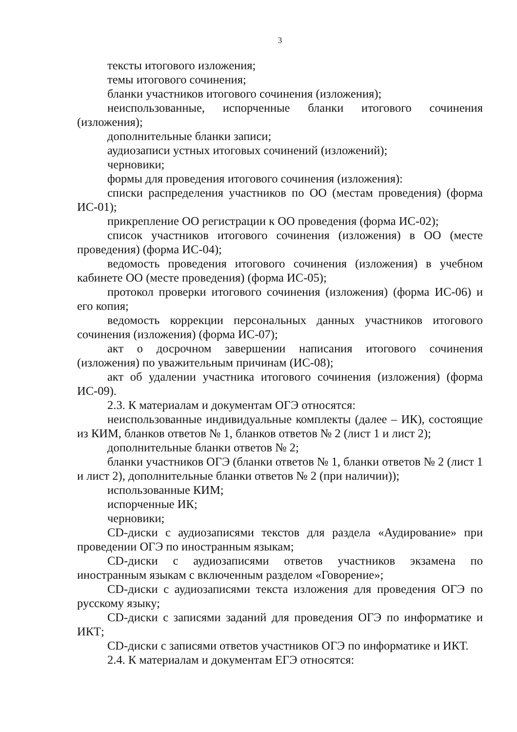3
тексты итогового изложения;
темы итогового сочинения;
бланки участников итогового сочинения (изложения);
неиспользованные, испорченные бланки итогового сочинения (изложения);
дополнительные бланки записи;
аудиозаписи устных итоговых сочинений (изложений);
черновики;
формы для проведения итогового сочинения (изложения):
списки распределения участников по ОО (местам проведения) (форма ИС-01);
прикрепление ОО регистрации к ОО проведения (форма ИС-02);
список участников итогового сочинения (изложения) в ОО (месте проведения) (форма ИС-04);
ведомость проведения итогового сочинения (изложения) в учебном кабинете ОО (месте проведения) (форма ИС-05);
протокол проверки итогового сочинения (изложения) (форма ИС-06) и его копия;
ведомость коррекции персональных данных участников итогового сочинения (изложения) (форма ИС-07);
акт о досрочном завершении написания итогового сочинения (изложения) по уважительным причинам (ИС-08);
акт об удалении участника итогового сочинения (изложения) (форма ИС-09).
2.3. К материалам и документам ОГЭ относятся:
неиспользованные индивидуальные комплекты (далее – ИК), состоящие из КИМ, бланков ответов № 1, бланков ответов № 2 (лист 1 и лист 2);
дополнительные бланки ответов № 2;
бланки участников ОГЭ (бланки ответов № 1, бланки ответов № 2 (лист 1 и лист 2), дополнительные бланки ответов № 2 (при наличии));
использованные КИМ;
испорченные ИК;
черновики;
CD-диски с аудиозаписями текстов для раздела «Аудирование» при проведении ОГЭ по иностранным языкам;
CD-диски с аудиозаписями ответов участников экзамена по иностранным языкам с включенным разделом «Говорение»;
CD-диски с аудиозаписями текста изложения для проведения ОГЭ по русскому языку;
CD-диски с записями заданий для проведения ОГЭ по информатике и ИКТ;
CD-диски с записями ответов участников ОГЭ по информатике и ИКТ.
2.4. К материалам и документам ЕГЭ относятся: